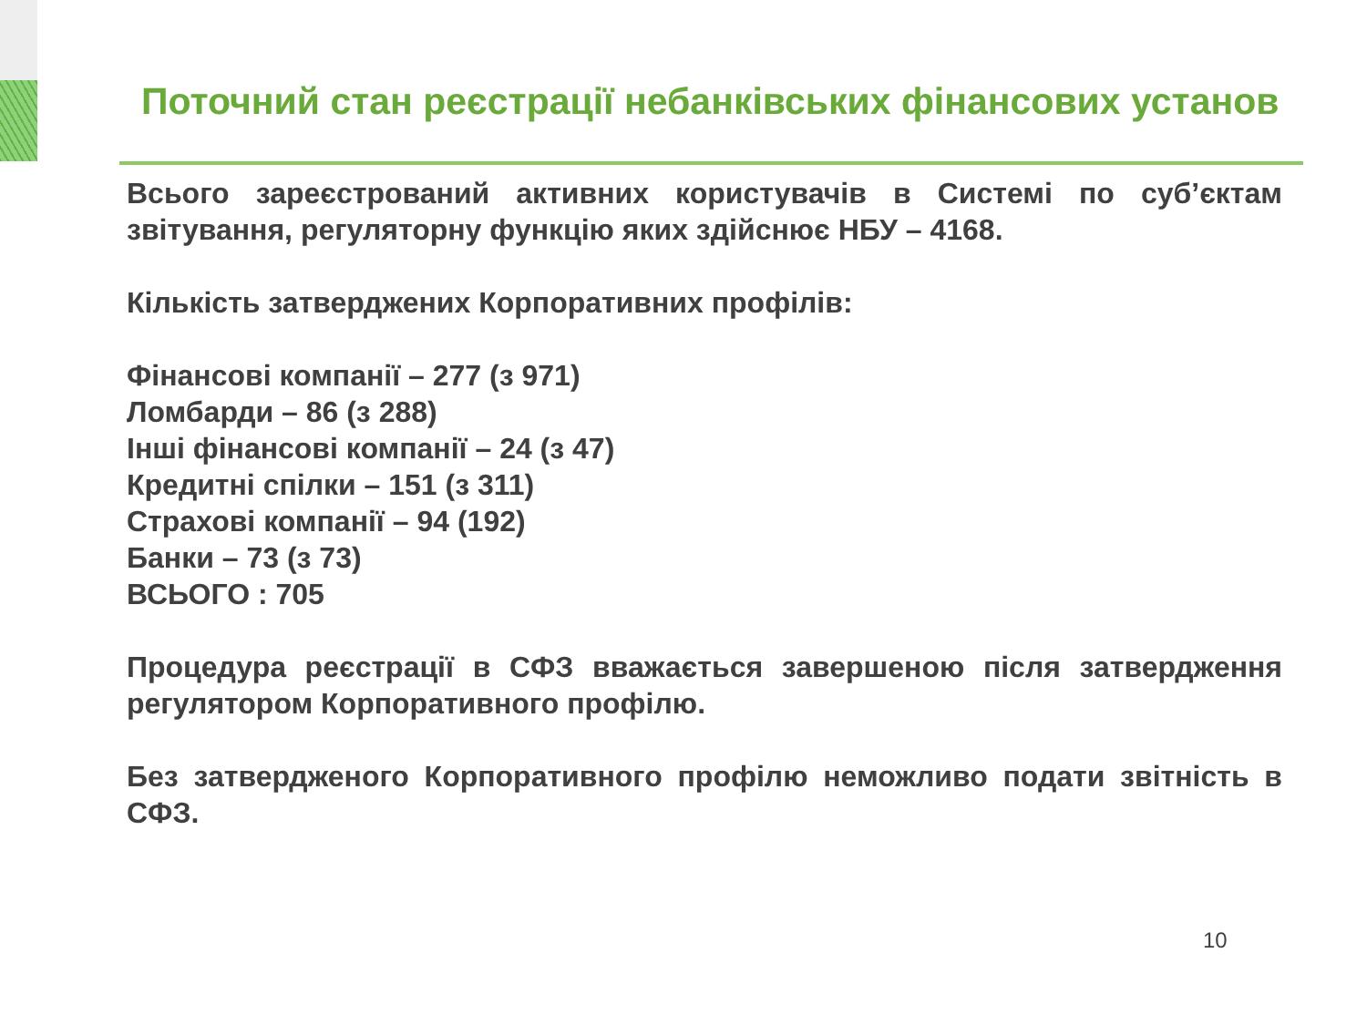Поточний стан реєстрації небанківських фінансових установ
Всього зареєстрований активних користувачів в Системі по суб’єктам звітування, регуляторну функцію яких здійснює НБУ – 4168.
Кількість затверджених Корпоративних профілів:
Фінансові компанії – 277 (з 971)
Ломбарди – 86 (з 288)
Інші фінансові компанії – 24 (з 47)
Кредитні спілки – 151 (з 311)
Страхові компанії – 94 (192)
Банки – 73 (з 73)
ВСЬОГО : 705
Процедура реєстрації в СФЗ вважається завершеною після затвердження регулятором Корпоративного профілю.
Без затвердженого Корпоративного профілю неможливо подати звітність в СФЗ.
10